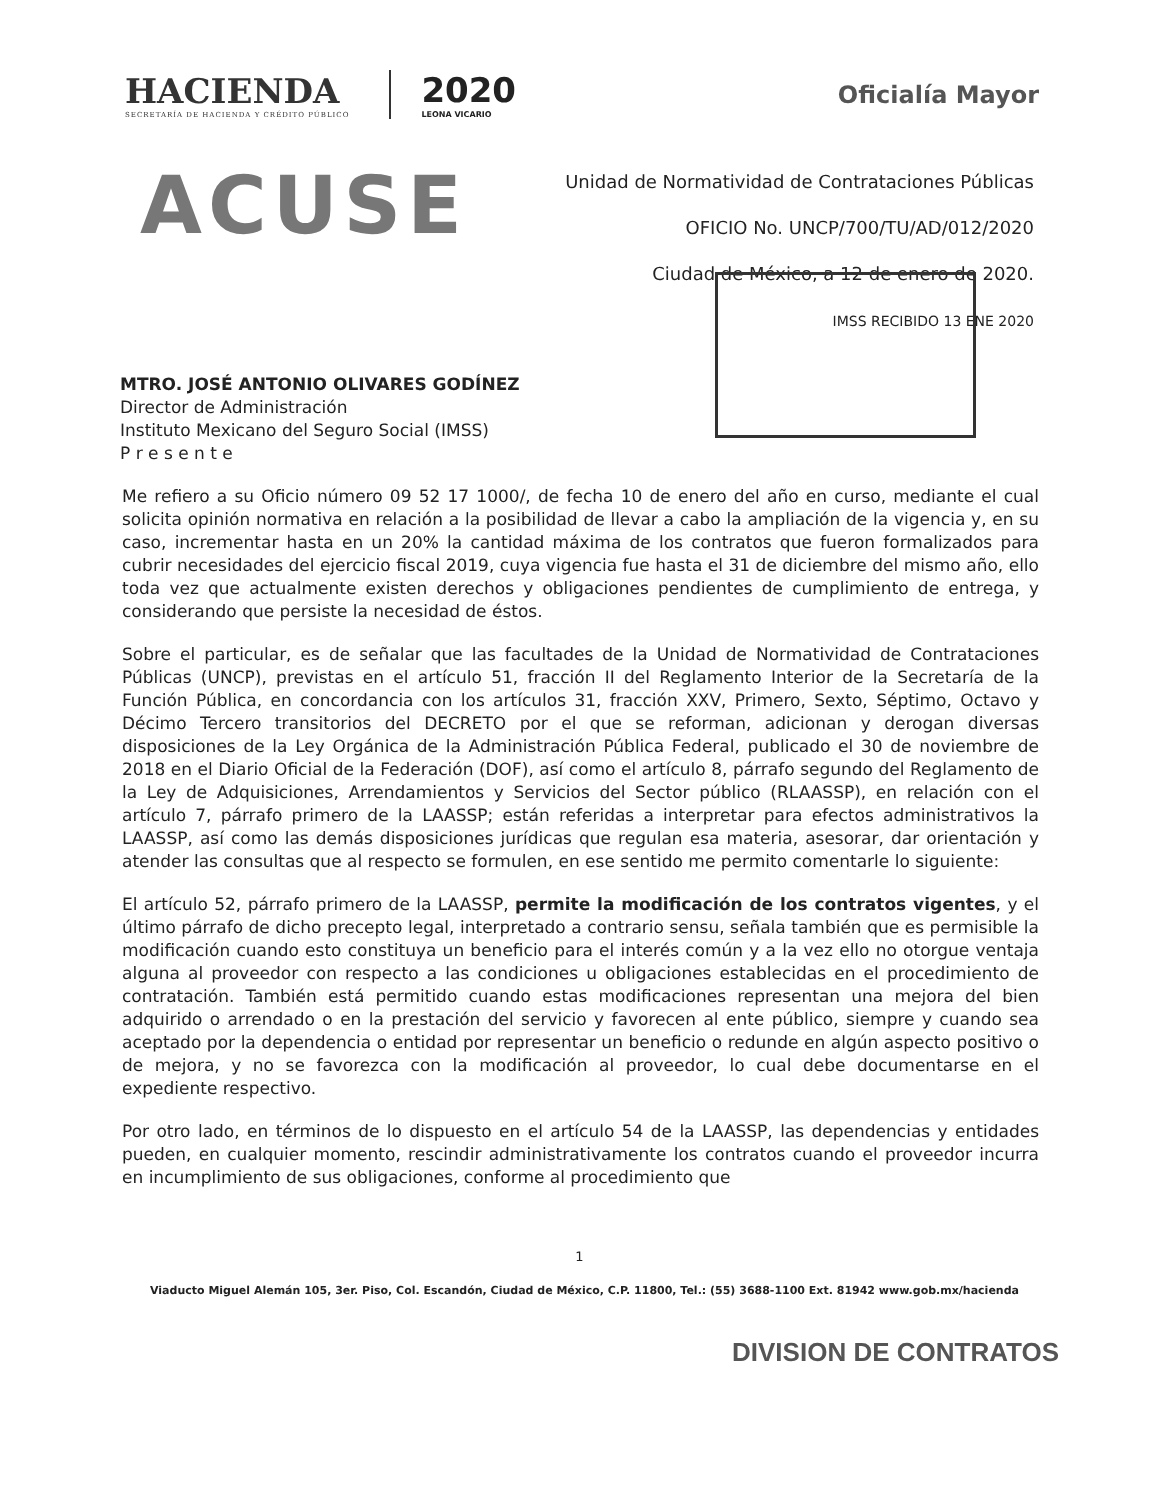HACIENDA
SECRETARÍA DE HACIENDA Y CRÉDITO PÚBLICO
2020
LEONA VICARIO
Oficialía Mayor
ACUSE
Unidad de Normatividad de Contrataciones Públicas
OFICIO No. UNCP/700/TU/AD/012/2020
Ciudad de México, a 12 de enero de 2020.
IMSS RECIBIDO 13 ENE 2020
MTRO. JOSÉ ANTONIO OLIVARES GODÍNEZ
Director de Administración
Instituto Mexicano del Seguro Social (IMSS)
P r e s e n t e
Me refiero a su Oficio número 09 52 17 1000/, de fecha 10 de enero del año en curso, mediante el cual solicita opinión normativa en relación a la posibilidad de llevar a cabo la ampliación de la vigencia y, en su caso, incrementar hasta en un 20% la cantidad máxima de los contratos que fueron formalizados para cubrir necesidades del ejercicio fiscal 2019, cuya vigencia fue hasta el 31 de diciembre del mismo año, ello toda vez que actualmente existen derechos y obligaciones pendientes de cumplimiento de entrega, y considerando que persiste la necesidad de éstos.
Sobre el particular, es de señalar que las facultades de la Unidad de Normatividad de Contrataciones Públicas (UNCP), previstas en el artículo 51, fracción II del Reglamento Interior de la Secretaría de la Función Pública, en concordancia con los artículos 31, fracción XXV, Primero, Sexto, Séptimo, Octavo y Décimo Tercero transitorios del DECRETO por el que se reforman, adicionan y derogan diversas disposiciones de la Ley Orgánica de la Administración Pública Federal, publicado el 30 de noviembre de 2018 en el Diario Oficial de la Federación (DOF), así como el artículo 8, párrafo segundo del Reglamento de la Ley de Adquisiciones, Arrendamientos y Servicios del Sector público (RLAASSP), en relación con el artículo 7, párrafo primero de la LAASSP; están referidas a interpretar para efectos administrativos la LAASSP, así como las demás disposiciones jurídicas que regulan esa materia, asesorar, dar orientación y atender las consultas que al respecto se formulen, en ese sentido me permito comentarle lo siguiente:
El artículo 52, párrafo primero de la LAASSP, permite la modificación de los contratos vigentes, y el último párrafo de dicho precepto legal, interpretado a contrario sensu, señala también que es permisible la modificación cuando esto constituya un beneficio para el interés común y a la vez ello no otorgue ventaja alguna al proveedor con respecto a las condiciones u obligaciones establecidas en el procedimiento de contratación. También está permitido cuando estas modificaciones representan una mejora del bien adquirido o arrendado o en la prestación del servicio y favorecen al ente público, siempre y cuando sea aceptado por la dependencia o entidad por representar un beneficio o redunde en algún aspecto positivo o de mejora, y no se favorezca con la modificación al proveedor, lo cual debe documentarse en el expediente respectivo.
Por otro lado, en términos de lo dispuesto en el artículo 54 de la LAASSP, las dependencias y entidades pueden, en cualquier momento, rescindir administrativamente los contratos cuando el proveedor incurra en incumplimiento de sus obligaciones, conforme al procedimiento que
1
Viaducto Miguel Alemán 105, 3er. Piso, Col. Escandón, Ciudad de México, C.P. 11800, Tel.: (55) 3688-1100 Ext. 81942 www.gob.mx/hacienda
DIVISION DE CONTRATOS